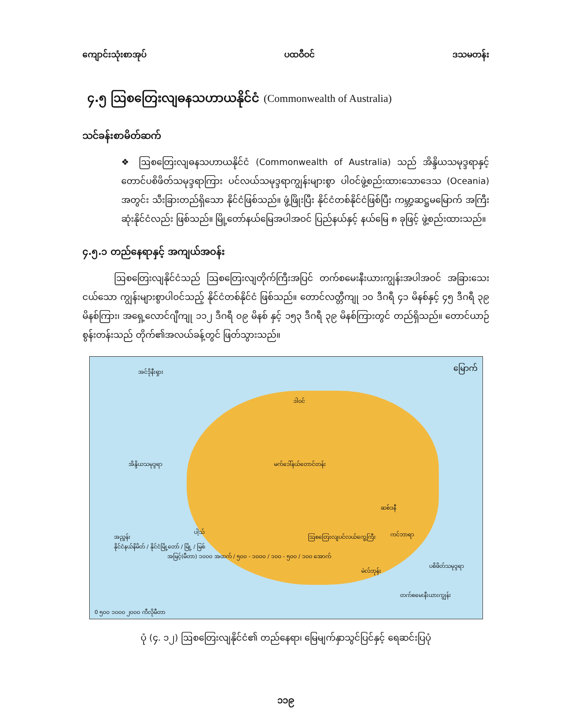ကျောင်းသုံးစာအုပ် ပထဝီဝင် ဒသမတန်း
၄.၅ ဩစတြေးလျဓနသဟာယနိုင်ငံ (Commonwealth of Australia)
သင်ခန်းစာမိတ်ဆက်
❖ ဩစတြေးလျဓနသဟာယနိုင်ငံ (Commonwealth of Australia) သည် အိန္ဒိယသမုဒ္ဒရာနှင့် တောင်ပစိဖိတ်သမုဒ္ဒရာကြား ပင်လယ်သမုဒ္ဒရာကျွန်းများစွာ ပါဝင်ဖွဲ့စည်းထားသောဒေသ (Oceania) အတွင်း သီးခြားတည်ရှိသော နိုင်ငံဖြစ်သည်။ ဖွံ့ဖြိုးပြီး နိုင်ငံတစ်နိုင်ငံဖြစ်ပြီး ကမ္ဘာ့ဆဋ္ဌမမြောက် အကြီးဆုံးနိုင်ငံလည်း ဖြစ်သည်။ မြို့တော်နယ်မြေအပါအဝင် ပြည်နယ်နှင့် နယ်မြေ ၈ ခုဖြင့် ဖွဲ့စည်းထားသည်။
၄.၅.၁ တည်နေရာနှင့် အကျယ်အဝန်း
ဩစတြေးလျနိုင်ငံသည် ဩစတြေးလျတိုက်ကြီးအပြင် တက်စမေးနီးယားကျွန်းအပါအဝင် အခြားသေးငယ်သော ကျွန်းများစွာပါဝင်သည့် နိုင်ငံတစ်နိုင်ငံ ဖြစ်သည်။ တောင်လတ္တီကျု ၁၀ ဒီဂရီ ၄၁ မိနစ်နှင့် ၄၅ ဒီဂရီ ၃၉ မိနစ်ကြား၊ အရှေ့လောင်ဂျီကျု ၁၁၂ ဒီဂရီ ၀၉ မိနစ် နှင့် ၁၅၃ ဒီဂရီ ၃၉ မိနစ်ကြားတွင် တည်ရှိသည်။ တောင်ယာဉ်စွန်းတန်းသည် တိုက်၏အလယ်ခန့်တွင် ဖြတ်သွားသည်။
အင်ဒိုနီးရှား မြောက်
ဒါဝင်
အိန္ဒိယသမုဒ္ဒရာ မက်ဒေါ်နယ်တောင်တန်း
ဩစတြေးလျပင်လယ်ကွေ့ကြီး
ပစိဖိတ်သမုဒ္ဒရာ
ပါ့သ် ကင်ဘာရာ
ဆစ်ဒနီ
မဲလ်ဘုန်း
တက်စမေးနီးယားကျွန်း
အညွှန်း
နိုင်ငံနယ်နိမိတ် / နိုင်ငံမြို့တော် / မြို့ / မြစ်
အမြင့်(မီတာ) ၁၀၀၀ အထက် / ၅၀၀ - ၁၀၀၀ / ၁၀၀ - ၅၀၀ / ၁၀၀ အောက်
0 ၅၀၀ ၁၀၀၀ ၂၀၀၀ ကီလိုမီတာ
ပုံ (၄. ၁၂) ဩစတြေးလျနိုင်ငံ၏ တည်နေရာ၊ မြေမျက်နှာသွင်ပြင်နှင့် ရေဆင်းပြပုံ
၁၁၉